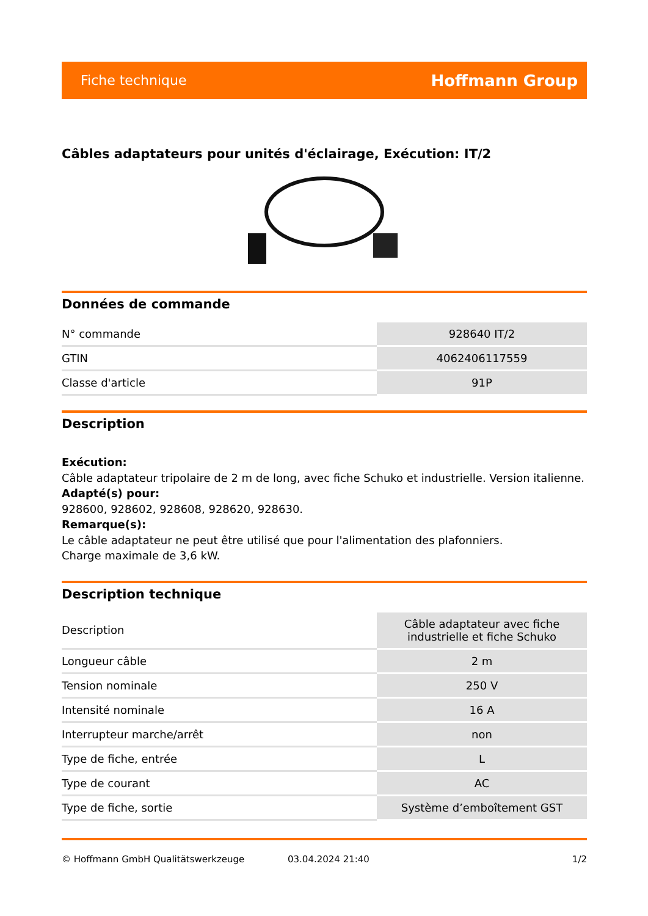Fiche technique Hoffmann Group
Câbles adaptateurs pour unités d'éclairage, Exécution: IT/2
Données de commande
| N° commande | 928640 IT/2 |
| GTIN | 4062406117559 |
| Classe d'article | 91P |
Description
Exécution:
Câble adaptateur tripolaire de 2 m de long, avec fiche Schuko et industrielle. Version italienne.
Adapté(s) pour:
928600, 928602, 928608, 928620, 928630.
Remarque(s):
Le câble adaptateur ne peut être utilisé que pour l'alimentation des plafonniers.
Charge maximale de 3,6 kW.
Description technique
| Description | Câble adaptateur avec fiche industrielle et fiche Schuko |
| Longueur câble | 2 m |
| Tension nominale | 250 V |
| Intensité nominale | 16 A |
| Interrupteur marche/arrêt | non |
| Type de fiche, entrée | L |
| Type de courant | AC |
| Type de fiche, sortie | Système d’emboîtement GST |
© Hoffmann GmbH Qualitätswerkzeuge 03.04.2024 21:40 1/2